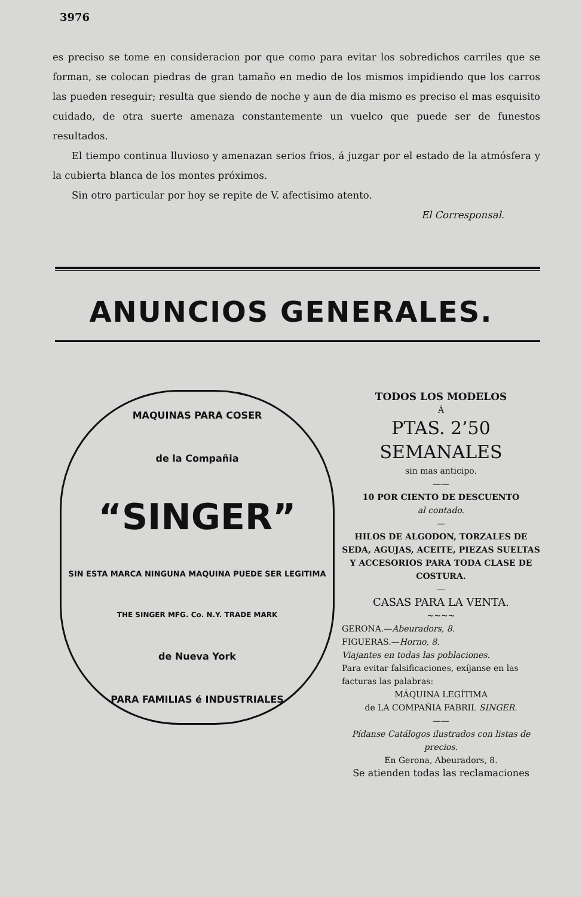3976
es preciso se tome en consideracion por que como para evitar los sobredichos carriles que se forman, se colocan piedras de gran tamaño en medio de los mismos impidiendo que los carros las pueden reseguir; resulta que siendo de noche y aun de dia mismo es preciso el mas esquisito cuidado, de otra suerte amenaza constantemente un vuelco que puede ser de funestos resultados.
El tiempo continua lluvioso y amenazan serios frios, á juzgar por el estado de la atmósfera y la cubierta blanca de los montes próximos.
Sin otro particular por hoy se repite de V. afectisimo atento.
El Corresponsal.
ANUNCIOS GENERALES.
MAQUINAS PARA COSER
de la Compañia
“SINGER”
SIN ESTA MARCA NINGUNA MAQUINA PUEDE SER LEGITIMA
THE SINGER MFG. Co. N.Y. TRADE MARK
de Nueva York
PARA FAMILIAS é INDUSTRIALES
TODOS LOS MODELOS
Á
PTAS. 2’50 SEMANALES
sin mas anticipo.
——
10 POR CIENTO DE DESCUENTO
al contado.
—
HILOS DE ALGODON, TORZALES DE SEDA, AGUJAS, ACEITE, PIEZAS SUELTAS Y ACCESORIOS PARA TODA CLASE DE COSTURA.
—
CASAS PARA LA VENTA.
~~~~
GERONA.—Abeuradors, 8.
FIGUERAS.—Horno, 8.
Viajantes en todas las poblaciones.
Para evitar falsificaciones, exíjanse en las facturas las palabras:
MÁQUINA LEGÍTIMA
de LA COMPAÑIA FABRIL SINGER.
——
Pídanse Catálogos ilustrados con listas de precios.
En Gerona, Abeuradors, 8.
Se atienden todas las reclamaciones